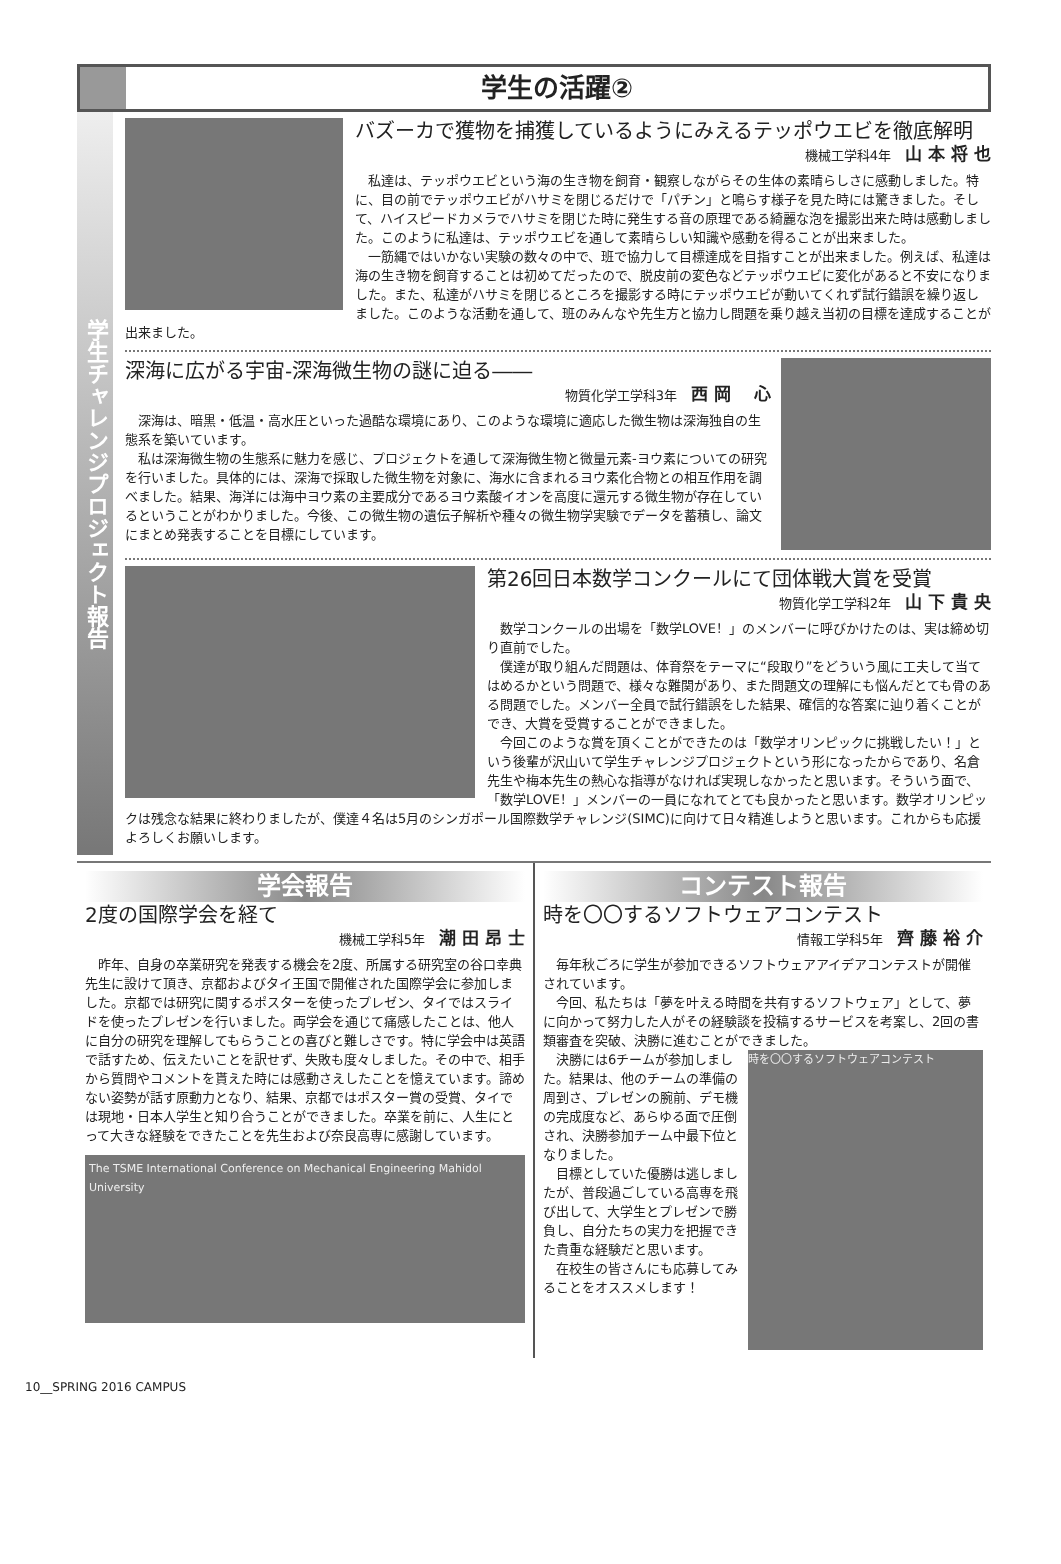学生の活躍②
学生チャレンジプロジェクト報告
バズーカで獲物を捕獲しているようにみえるテッポウエビを徹底解明
機械工学科4年 山 本 将 也
私達は、テッポウエビという海の生き物を飼育・観察しながらその生体の素晴らしさに感動しました。特に、目の前でテッポウエビがハサミを閉じるだけで「パチン」と鳴らす様子を見た時には驚きました。そして、ハイスピードカメラでハサミを閉じた時に発生する音の原理である綺麗な泡を撮影出来た時は感動しました。このように私達は、テッポウエビを通して素晴らしい知識や感動を得ることが出来ました。
一筋縄ではいかない実験の数々の中で、班で協力して目標達成を目指すことが出来ました。例えば、私達は海の生き物を飼育することは初めてだったので、脱皮前の変色などテッポウエビに変化があると不安になりました。また、私達がハサミを閉じるところを撮影する時にテッポウエビが動いてくれず試行錯誤を繰り返しました。このような活動を通して、班のみんなや先生方と協力し問題を乗り越え当初の目標を達成することが出来ました。
深海に広がる宇宙-深海微生物の謎に迫る――
物質化学工学科3年 西 岡 　心
深海は、暗黒・低温・高水圧といった過酷な環境にあり、このような環境に適応した微生物は深海独自の生態系を築いています。
私は深海微生物の生態系に魅力を感じ、プロジェクトを通して深海微生物と微量元素-ヨウ素についての研究を行いました。具体的には、深海で採取した微生物を対象に、海水に含まれるヨウ素化合物との相互作用を調べました。結果、海洋には海中ヨウ素の主要成分であるヨウ素酸イオンを高度に還元する微生物が存在しているということがわかりました。今後、この微生物の遺伝子解析や種々の微生物学実験でデータを蓄積し、論文にまとめ発表することを目標にしています。
第26回日本数学コンクールにて団体戦大賞を受賞
物質化学工学科2年 山 下 貴 央
数学コンクールの出場を「数学LOVE！」のメンバーに呼びかけたのは、実は締め切り直前でした。
僕達が取り組んだ問題は、体育祭をテーマに“段取り”をどういう風に工夫して当てはめるかという問題で、様々な難関があり、また問題文の理解にも悩んだとても骨のある問題でした。メンバー全員で試行錯誤をした結果、確信的な答案に辿り着くことができ、大賞を受賞することができました。
今回このような賞を頂くことができたのは「数学オリンピックに挑戦したい！」という後輩が沢山いて学生チャレンジプロジェクトという形になったからであり、名倉先生や梅本先生の熱心な指導がなければ実現しなかったと思います。そういう面で、「数学LOVE！」メンバーの一員になれてとても良かったと思います。数学オリンピックは残念な結果に終わりましたが、僕達４名は5月のシンガポール国際数学チャレンジ(SIMC)に向けて日々精進しようと思います。これからも応援よろしくお願いします。
学会報告
2度の国際学会を経て
機械工学科5年 潮 田 昂 士
昨年、自身の卒業研究を発表する機会を2度、所属する研究室の谷口幸典先生に設けて頂き、京都およびタイ王国で開催された国際学会に参加しました。京都では研究に関するポスターを使ったプレゼン、タイではスライドを使ったプレゼンを行いました。両学会を通じて痛感したことは、他人に自分の研究を理解してもらうことの喜びと難しさです。特に学会中は英語で話すため、伝えたいことを訳せず、失敗も度々しました。その中で、相手から質問やコメントを貰えた時には感動さえしたことを憶えています。諦めない姿勢が話す原動力となり、結果、京都ではポスター賞の受賞、タイでは現地・日本人学生と知り合うことができました。卒業を前に、人生にとって大きな経験をできたことを先生および奈良高専に感謝しています。
The TSME International Conference on Mechanical Engineering Mahidol University
コンテスト報告
時を〇〇するソフトウェアコンテスト
情報工学科5年 齊 藤 裕 介
毎年秋ごろに学生が参加できるソフトウェアアイデアコンテストが開催されています。
今回、私たちは「夢を叶える時間を共有するソフトウェア」として、夢に向かって努力した人がその経験談を投稿するサービスを考案し、2回の書類審査を突破、決勝に進むことができました。
時を〇〇するソフトウェアコンテスト
決勝には6チームが参加しました。結果は、他のチームの準備の周到さ、プレゼンの腕前、デモ機の完成度など、あらゆる面で圧倒され、決勝参加チーム中最下位となりました。
目標としていた優勝は逃しましたが、普段過ごしている高専を飛び出して、大学生とプレゼンで勝負し、自分たちの実力を把握できた貴重な経験だと思います。
在校生の皆さんにも応募してみることをオススメします！
10__SPRING 2016 CAMPUS